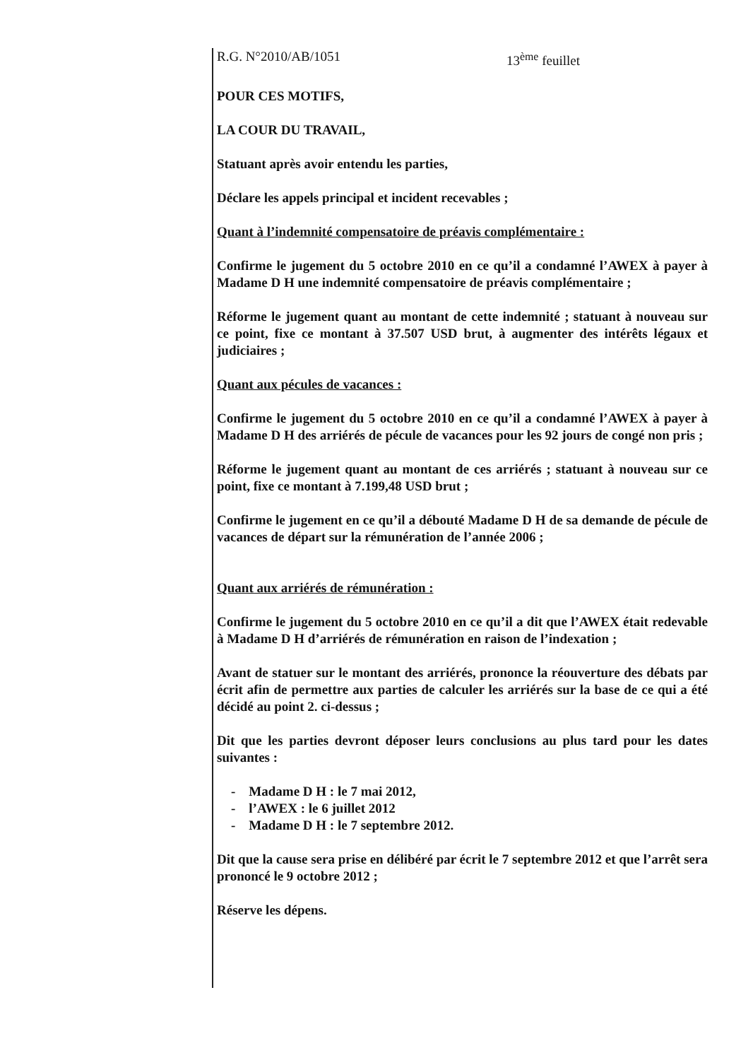R.G. N°2010/AB/1051 13<sup>ème</sup> feuillet
POUR CES MOTIFS,
LA COUR DU TRAVAIL,
Statuant après avoir entendu les parties,
Déclare les appels principal et incident recevables ;
Quant à l’indemnité compensatoire de préavis complémentaire :
Confirme le jugement du 5 octobre 2010 en ce qu’il a condamné l’AWEX à payer à Madame D H une indemnité compensatoire de préavis complémentaire ;
Réforme le jugement quant au montant de cette indemnité ; statuant à nouveau sur ce point, fixe ce montant à 37.507 USD brut, à augmenter des intérêts légaux et judiciaires ;
Quant aux pécules de vacances :
Confirme le jugement du 5 octobre 2010 en ce qu’il a condamné l’AWEX à payer à Madame D H des arriérés de pécule de vacances pour les 92 jours de congé non pris ;
Réforme le jugement quant au montant de ces arriérés ; statuant à nouveau sur ce point, fixe ce montant à 7.199,48 USD brut ;
Confirme le jugement en ce qu’il a débouté Madame D H de sa demande de pécule de vacances de départ sur la rémunération de l’année 2006 ;
Quant aux arriérés de rémunération :
Confirme le jugement du 5 octobre 2010 en ce qu’il a dit que l’AWEX était redevable à Madame D H d’arriérés de rémunération en raison de l’indexation ;
Avant de statuer sur le montant des arriérés, prononce la réouverture des débats par écrit afin de permettre aux parties de calculer les arriérés sur la base de ce qui a été décidé au point 2. ci-dessus ;
Dit que les parties devront déposer leurs conclusions au plus tard pour les dates suivantes :
- Madame D H : le 7 mai 2012,
- l’AWEX : le 6 juillet 2012
- Madame D H : le 7 septembre 2012.
Dit que la cause sera prise en délibéré par écrit le 7 septembre 2012 et que l’arrêt sera prononcé le 9 octobre 2012 ;
Réserve les dépens.